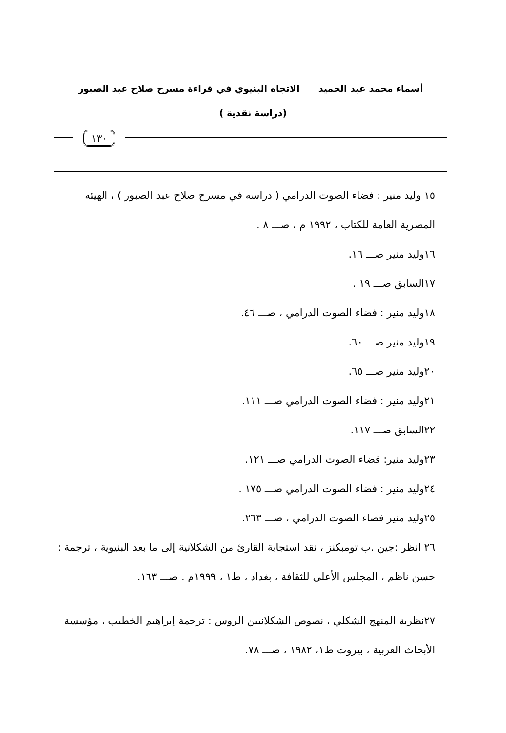أسماء محمد عبد الحميد الاتجاه البنيوي في قراءة مسرح صلاح عبد الصبور
(دراسة نقدية )
١٣٠
١٥ وليد منير : فضاء الصوت الدرامي ( دراسة في مسرح صلاح عبد الصبور ) ، الهيئة المصرية العامة للكتاب ، ١٩٩٢ م ، صـــ ٨ .
١٦وليد منير صـــ ١٦.
١٧السابق صـــ ١٩ .
١٨وليد منير : فضاء الصوت الدرامي ، صـــ ٤٦.
١٩وليد منير صـــ ٦٠.
٢٠وليد منير صـــ ٦٥.
٢١وليد منير : فضاء الصوت الدرامي صـــ ١١١.
٢٢السابق صـــ ١١٧.
٢٣وليد منير: فضاء الصوت الدرامي صـــ ١٢١.
٢٤وليد منير : فضاء الصوت الدرامي صـــ ١٧٥ .
٢٥وليد منير فضاء الصوت الدرامي ، صـــ ٢٦٣.
٢٦ انظر :جين .ب تومبكنز ، نقد استجابة القارئ من الشكلانية إلى ما بعد البنيوية ، ترجمة : حسن ناظم ، المجلس الأعلى للثقافة ، بغداد ، ط١ ، ١٩٩٩م . صـــ ١٦٣.
٢٧نظرية المنهج الشكلي ، نصوص الشكلانيين الروس : ترجمة إبراهيم الخطيب ، مؤسسة الأبحاث العربية ، بيروت ط١، ١٩٨٢ ، صـــ ٧٨.